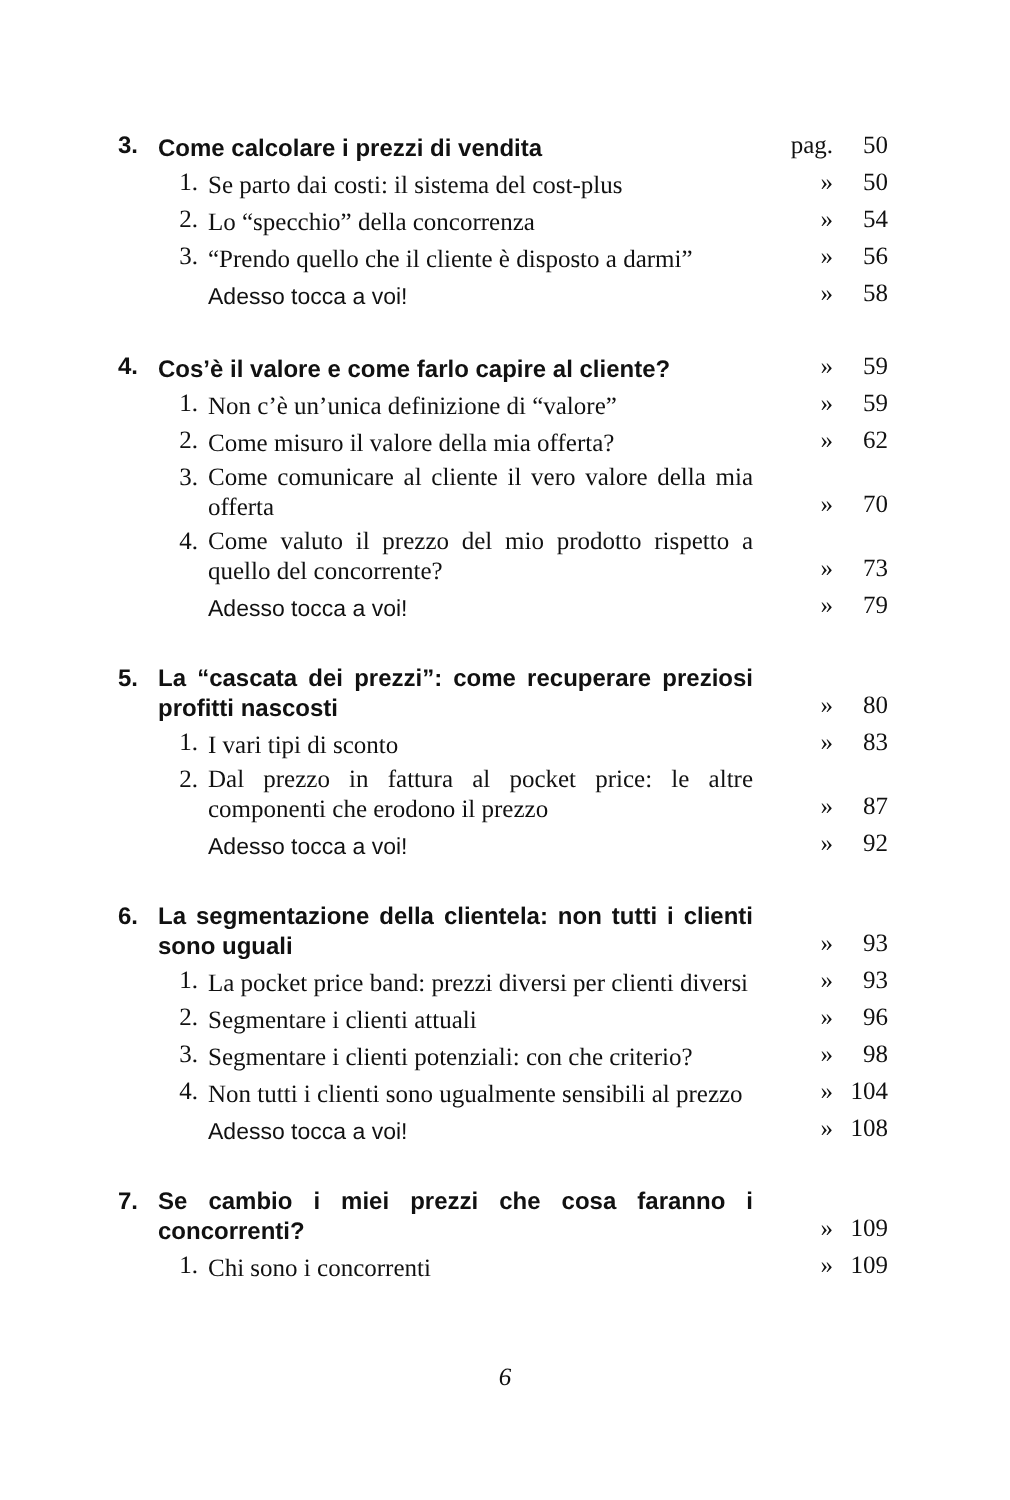| 3. | Come calcolare i prezzi di vendita | | pag. | 50 |
| | 1. | Se parto dai costi: il sistema del cost-plus | » | 50 |
| | 2. | Lo “specchio” della concorrenza | » | 54 |
| | 3. | “Prendo quello che il cliente è disposto a darmi” | » | 56 |
| | | Adesso tocca a voi! | » | 58 |
| 4. | Cos’è il valore e come farlo capire al cliente? | | » | 59 |
| | 1. | Non c’è un’unica definizione di “valore” | » | 59 |
| | 2. | Come misuro il valore della mia offerta? | » | 62 |
| | 3. | Come comunicare al cliente il vero valore della mia offerta | » | 70 |
| | 4. | Come valuto il prezzo del mio prodotto rispetto a quello del concorrente? | » | 73 |
| | | Adesso tocca a voi! | » | 79 |
| 5. | La “cascata dei prezzi”: come recuperare preziosi profitti nascosti | | » | 80 |
| | 1. | I vari tipi di sconto | » | 83 |
| | 2. | Dal prezzo in fattura al pocket price: le altre componenti che erodono il prezzo | » | 87 |
| | | Adesso tocca a voi! | » | 92 |
| 6. | La segmentazione della clientela: non tutti i clienti sono uguali | | » | 93 |
| | 1. | La pocket price band: prezzi diversi per clienti diversi | » | 93 |
| | 2. | Segmentare i clienti attuali | » | 96 |
| | 3. | Segmentare i clienti potenziali: con che criterio? | » | 98 |
| | 4. | Non tutti i clienti sono ugualmente sensibili al prezzo | » | 104 |
| | | Adesso tocca a voi! | » | 108 |
| 7. | Se cambio i miei prezzi che cosa faranno i concorrenti? | | » | 109 |
| | 1. | Chi sono i concorrenti | » | 109 |
6